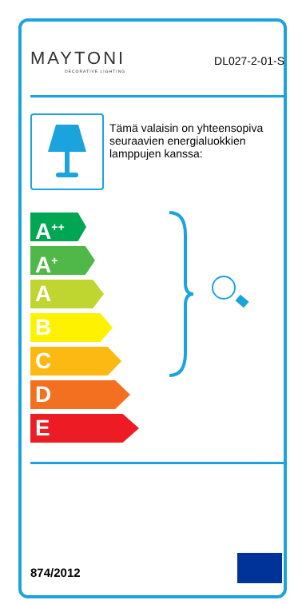MAYTONI
DECORATIVE LIGHTING
DL027-2-01-S
Tämä valaisin on yhteensopiva seuraavien energialuokkien lamppujen kanssa:
A<sup>++</sup>
A<sup>+</sup>
A
B
C
D
E
874/2012